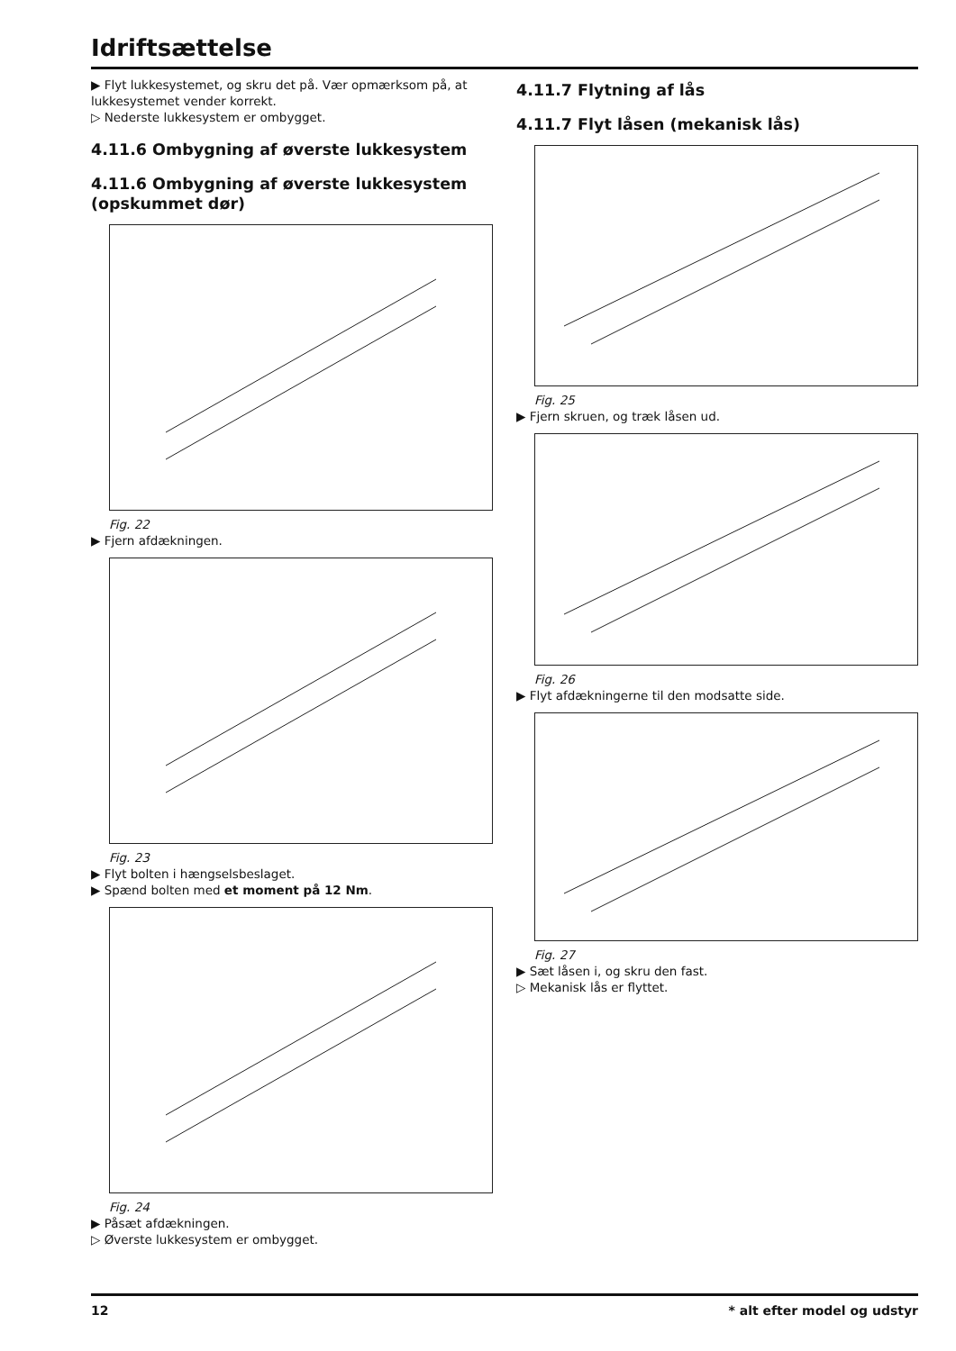Idriftsættelse
▶ Flyt lukkesystemet, og skru det på. Vær opmærksom på, at lukkesystemet vender korrekt.
▷ Nederste lukkesystem er ombygget.
4.11.6 Ombygning af øverste lukkesystem
4.11.6 Ombygning af øverste lukkesystem (opskummet dør)
Fig. 22
▶ Fjern afdækningen.
Fig. 23
▶ Flyt bolten i hængselsbeslaget.
▶ Spænd bolten med et moment på 12 Nm.
Fig. 24
▶ Påsæt afdækningen.
▷ Øverste lukkesystem er ombygget.
4.11.7 Flytning af lås
4.11.7 Flyt låsen (mekanisk lås)
Fig. 25
▶ Fjern skruen, og træk låsen ud.
Fig. 26
▶ Flyt afdækningerne til den modsatte side.
Fig. 27
▶ Sæt låsen i, og skru den fast.
▷ Mekanisk lås er flyttet.
12 * alt efter model og udstyr